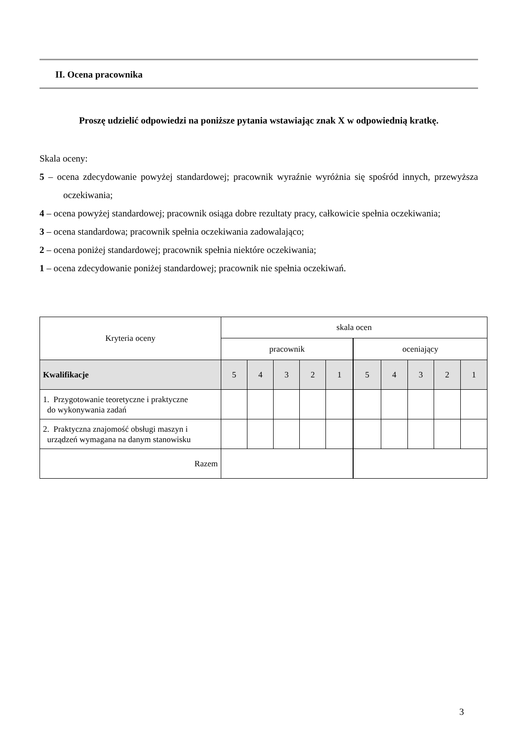II. Ocena pracownika
Proszę udzielić odpowiedzi na poniższe pytania wstawiając znak X w odpowiednią kratkę.
Skala oceny:
5 – ocena zdecydowanie powyżej standardowej; pracownik wyraźnie wyróżnia się spośród innych, przewyższa oczekiwania;
4 – ocena powyżej standardowej; pracownik osiąga dobre rezultaty pracy, całkowicie spełnia oczekiwania;
3 – ocena standardowa; pracownik spełnia oczekiwania zadowalająco;
2 – ocena poniżej standardowej; pracownik spełnia niektóre oczekiwania;
1 – ocena zdecydowanie poniżej standardowej; pracownik nie spełnia oczekiwań.
| Kryteria oceny | skala ocen | | | | | | | | | |
| --- | --- | --- | --- | --- | --- | --- | --- | --- | --- | --- |
| | pracownik | | | | | oceniający | | | | |
| Kwalifikacje | 5 | 4 | 3 | 2 | 1 | 5 | 4 | 3 | 2 | 1 |
| 1. Przygotowanie teoretyczne i praktyczne do wykonywania zadań | | | | | | | | | | |
| 2. Praktyczna znajomość obsługi maszyn i urządzeń wymagana na danym stanowisku | | | | | | | | | | |
| Razem | | | | | | | | | | |
3